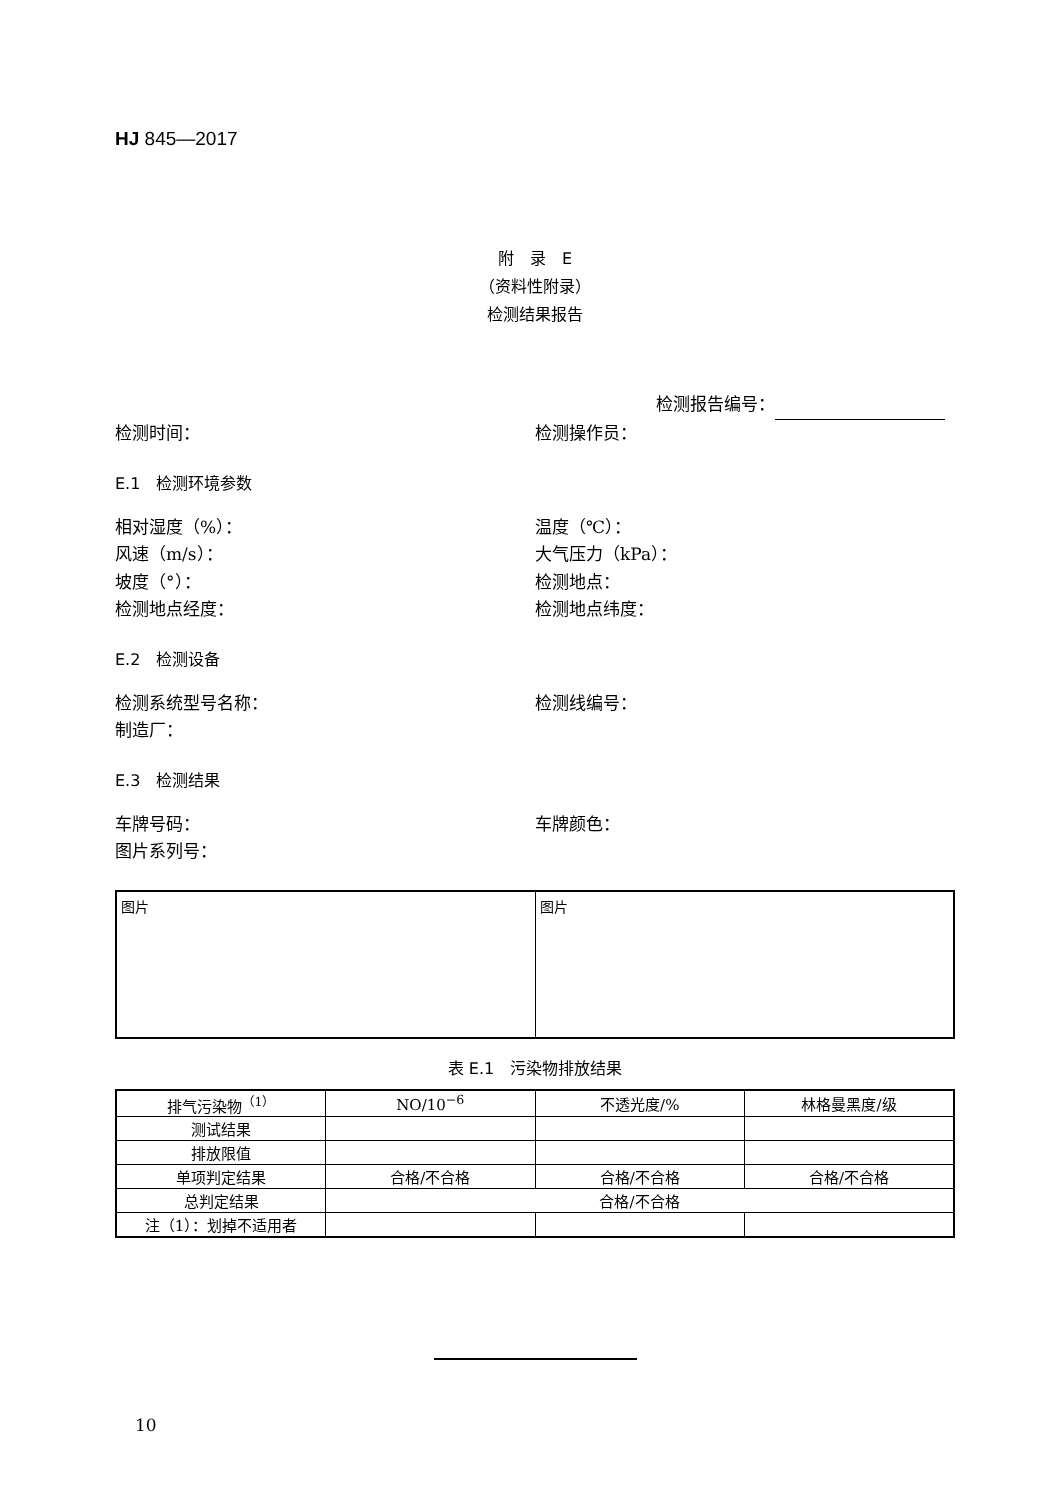HJ 845—2017
附　录　E
（资料性附录）
检测结果报告
检测报告编号：
检测时间： 检测操作员：
E.1　检测环境参数
相对湿度（%）： 温度（℃）：
风速（m/s）： 大气压力（kPa）：
坡度（°）： 检测地点：
检测地点经度： 检测地点纬度：
E.2　检测设备
检测系统型号名称： 检测线编号：
制造厂：
E.3　检测结果
车牌号码： 车牌颜色：
图片系列号：
图片 图片
表 E.1　污染物排放结果
| 排气污染物<sup>（1）</sup> | NO/10<sup>−6</sup> | 不透光度/% | 林格曼黑度/级 |
| 测试结果 | | | |
| 排放限值 | | | |
| 单项判定结果 | 合格/不合格 | 合格/不合格 | 合格/不合格 |
| 总判定结果 | 合格/不合格 | | |
| 注（1）：划掉不适用者 | | | |
10